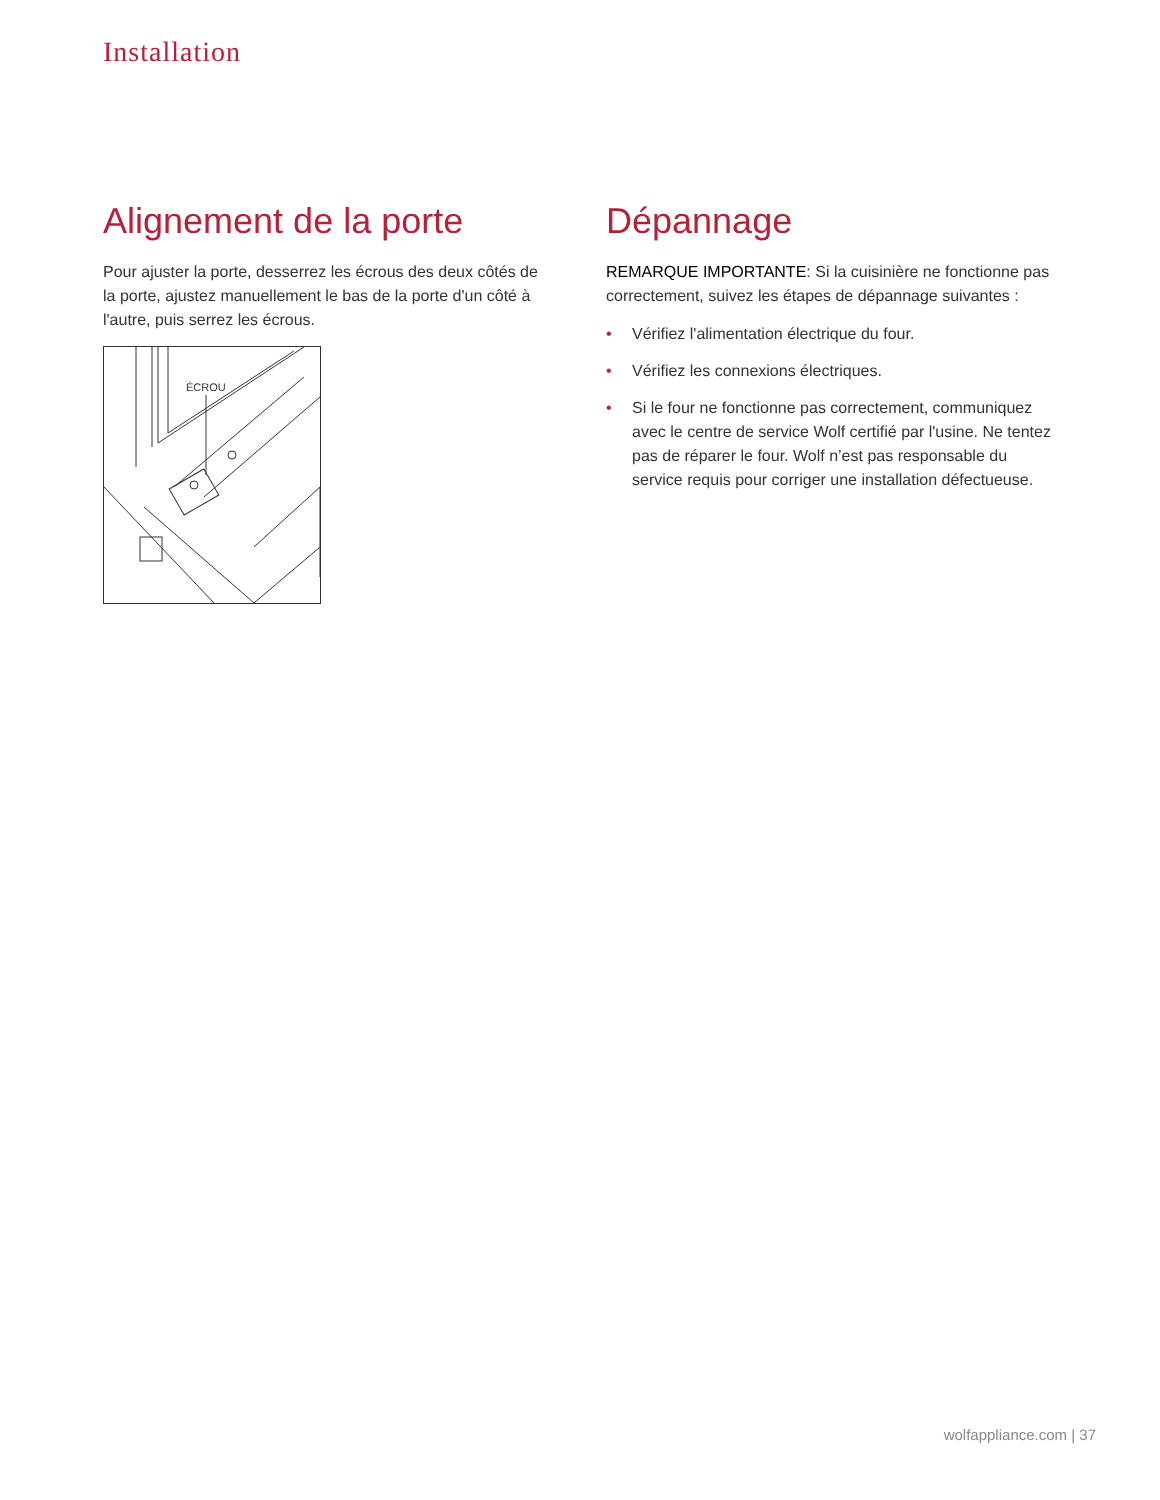Installation
Alignement de la porte
Pour ajuster la porte, desserrez les écrous des deux côtés de la porte, ajustez manuellement le bas de la porte d'un côté à l'autre, puis serrez les écrous.
ÉCROU
Dépannage
REMARQUE IMPORTANTE: Si la cuisinière ne fonctionne pas correctement, suivez les étapes de dépannage suivantes :
• Vérifiez l'alimentation électrique du four.
• Vérifiez les connexions électriques.
• Si le four ne fonctionne pas correctement, communiquez avec le centre de service Wolf certifié par l'usine. Ne tentez pas de réparer le four. Wolf n’est pas responsable du service requis pour corriger une installation défectueuse.
wolfappliance.com | 37